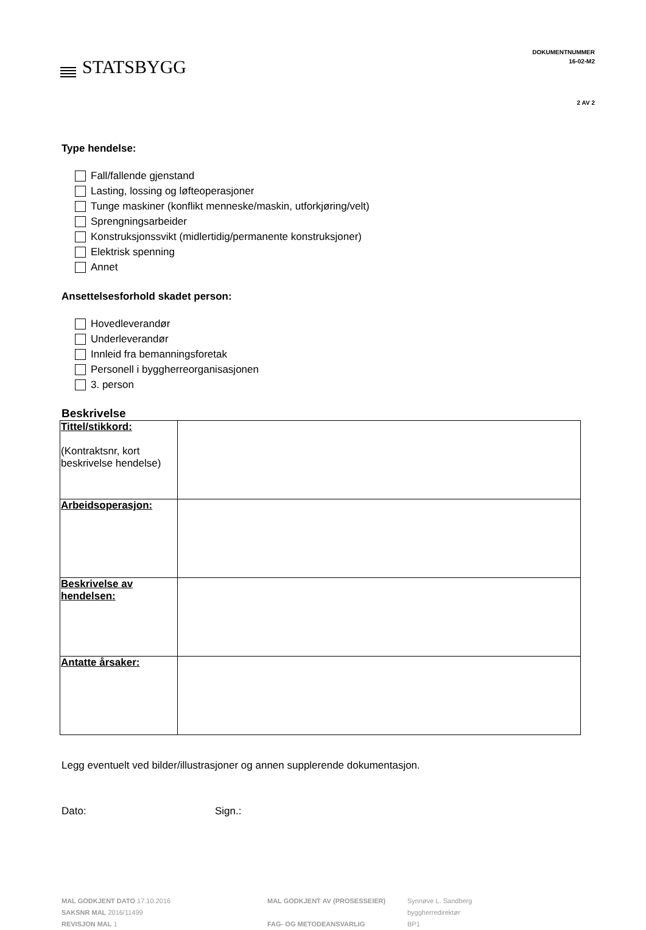STATSBYGG
DOKUMENTNUMMER
16-02-M2
2 AV 2
Type hendelse:
Fall/fallende gjenstand
Lasting, lossing og løfteoperasjoner
Tunge maskiner (konflikt menneske/maskin, utforkjøring/velt)
Sprengningsarbeider
Konstruksjonssvikt (midlertidig/permanente konstruksjoner)
Elektrisk spenning
Annet
Ansettelsesforhold skadet person:
Hovedleverandør
Underleverandør
Innleid fra bemanningsforetak
Personell i byggherreorganisasjonen
3. person
Beskrivelse
| Tittel/stikkord: (Kontraktsnr, kort beskrivelse hendelse) | |
| Arbeidsoperasjon: | |
| Beskrivelse av hendelsen: | |
| Antatte årsaker: | |
Legg eventuelt ved bilder/illustrasjoner og annen supplerende dokumentasjon.
Dato: Sign.:
MAL GODKJENT DATO 17.10.2016
SAKSNR MAL 2016/11499
REVISJON MAL 1
MAL GODKJENT AV (PROSESSEIER)
FAG- OG METODEANSVARLIG
Synnøve L. Sandberg
byggherredirektør
BP1